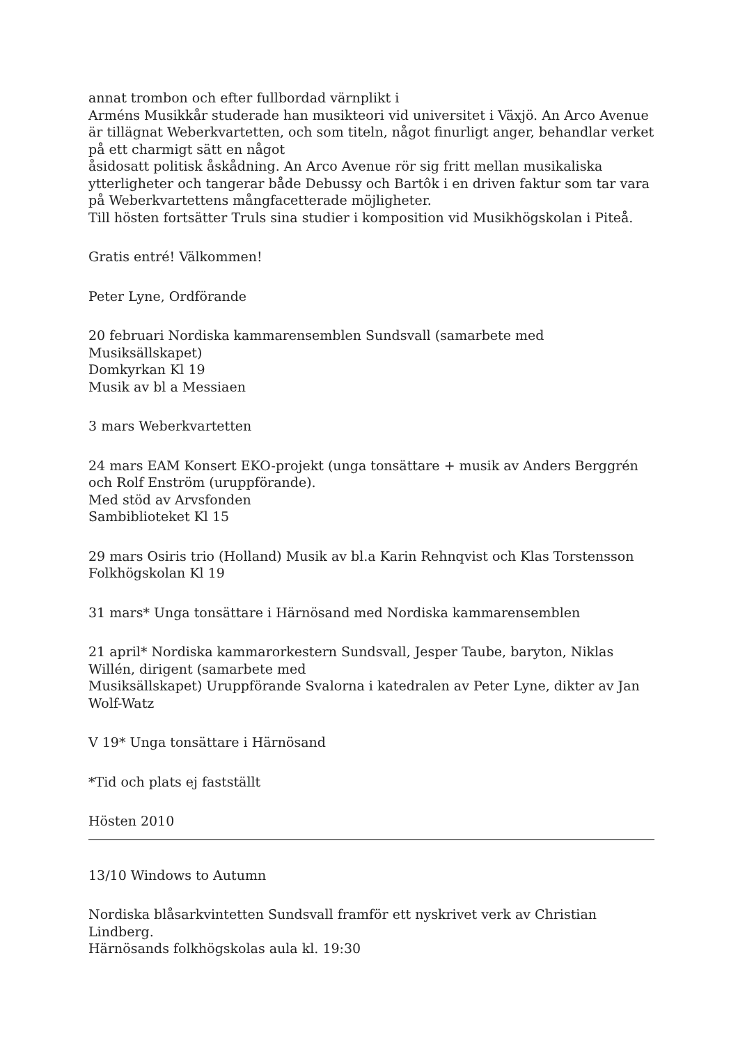annat trombon och efter fullbordad värnplikt i
Arméns Musikkår studerade han musikteori vid universitet i Växjö. An Arco Avenue är tillägnat Weberkvartetten, och som titeln, något finurligt anger, behandlar verket på ett charmigt sätt en något
åsidosatt politisk åskådning. An Arco Avenue rör sig fritt mellan musikaliska ytterligheter och tangerar både Debussy och Bartôk i en driven faktur som tar vara på Weberkvartettens mångfacetterade möjligheter.
Till hösten fortsätter Truls sina studier i komposition vid Musikhögskolan i Piteå.
Gratis entré! Välkommen!
Peter Lyne, Ordförande
20 februari Nordiska kammarensemblen Sundsvall (samarbete med Musiksällskapet)
Domkyrkan Kl 19
Musik av bl a Messiaen
3 mars Weberkvartetten
24 mars EAM Konsert EKO-projekt (unga tonsättare + musik av Anders Berggrén och Rolf Enström (uruppförande).
Med stöd av Arvsfonden
Sambiblioteket Kl 15
29 mars Osiris trio (Holland) Musik av bl.a Karin Rehnqvist och Klas Torstensson
Folkhögskolan Kl 19
31 mars* Unga tonsättare i Härnösand med Nordiska kammarensemblen
21 april* Nordiska kammarorkestern Sundsvall, Jesper Taube, baryton, Niklas Willén, dirigent (samarbete med
Musiksällskapet) Uruppförande Svalorna i katedralen av Peter Lyne, dikter av Jan Wolf-Watz
V 19* Unga tonsättare i Härnösand
*Tid och plats ej fastställt
Hösten 2010
13/10 Windows to Autumn
Nordiska blåsarkvintetten Sundsvall framför ett nyskrivet verk av Christian Lindberg.
Härnösands folkhögskolas aula kl. 19:30